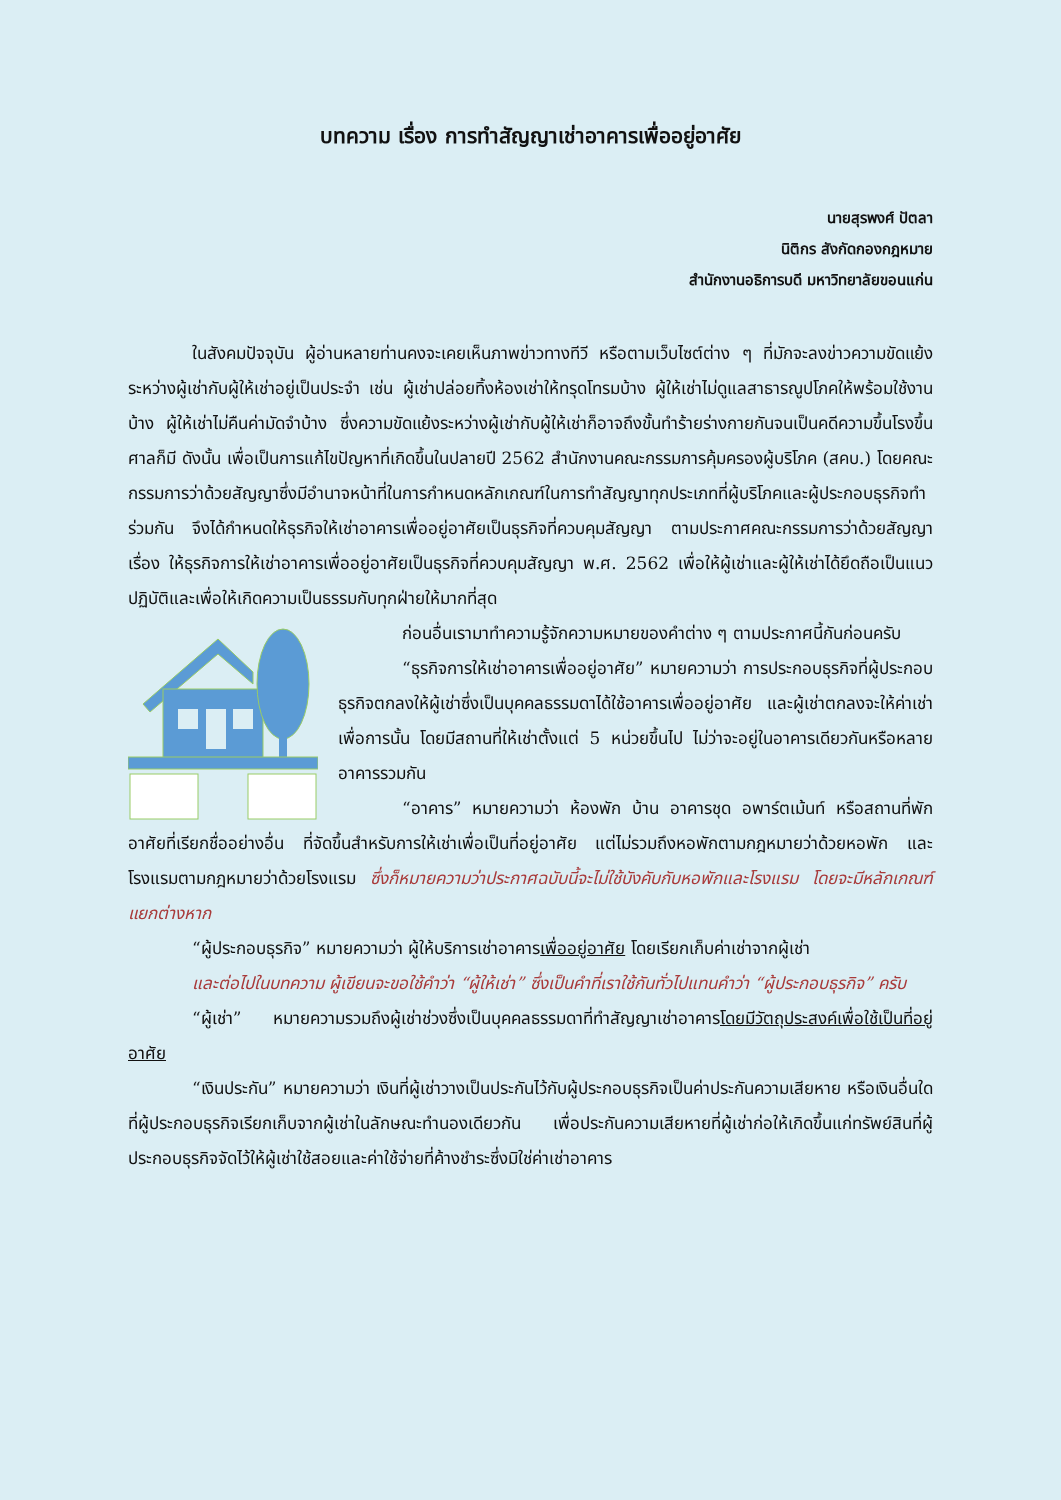บทความ เรื่อง การทำสัญญาเช่าอาคารเพื่ออยู่อาศัย
นายสุรพงศ์ ปัตลา
นิติกร สังกัดกองกฎหมาย
สำนักงานอธิการบดี มหาวิทยาลัยขอนแก่น
ในสังคมปัจจุบัน ผู้อ่านหลายท่านคงจะเคยเห็นภาพข่าวทางทีวี หรือตามเว็บไซต์ต่าง ๆ ที่มักจะลงข่าวความขัดแย้งระหว่างผู้เช่ากับผู้ให้เช่าอยู่เป็นประจำ เช่น ผู้เช่าปล่อยทิ้งห้องเช่าให้ทรุดโทรมบ้าง ผู้ให้เช่าไม่ดูแลสาธารณูปโภคให้พร้อมใช้งานบ้าง ผู้ให้เช่าไม่คืนค่ามัดจำบ้าง ซึ่งความขัดแย้งระหว่างผู้เช่ากับผู้ให้เช่าก็อาจถึงขั้นทำร้ายร่างกายกันจนเป็นคดีความขึ้นโรงขึ้นศาลก็มี ดังนั้น เพื่อเป็นการแก้ไขปัญหาที่เกิดขึ้นในปลายปี 2562 สำนักงานคณะกรรมการคุ้มครองผู้บริโภค (สคบ.) โดยคณะกรรมการว่าด้วยสัญญาซึ่งมีอำนาจหน้าที่ในการกำหนดหลักเกณฑ์ในการทำสัญญาทุกประเภทที่ผู้บริโภคและผู้ประกอบธุรกิจทำร่วมกัน จึงได้กำหนดให้ธุรกิจให้เช่าอาคารเพื่ออยู่อาศัยเป็นธุรกิจที่ควบคุมสัญญา ตามประกาศคณะกรรมการว่าด้วยสัญญา เรื่อง ให้ธุรกิจการให้เช่าอาคารเพื่ออยู่อาศัยเป็นธุรกิจที่ควบคุมสัญญา พ.ศ. 2562 เพื่อให้ผู้เช่าและผู้ให้เช่าได้ยึดถือเป็นแนวปฏิบัติและเพื่อให้เกิดความเป็นธรรมกับทุกฝ่ายให้มากที่สุด
ก่อนอื่นเรามาทำความรู้จักความหมายของคำต่าง ๆ ตามประกาศนี้กันก่อนครับ
“ธุรกิจการให้เช่าอาคารเพื่ออยู่อาศัย” หมายความว่า การประกอบธุรกิจที่ผู้ประกอบธุรกิจตกลงให้ผู้เช่าซึ่งเป็นบุคคลธรรมดาได้ใช้อาคารเพื่ออยู่อาศัย และผู้เช่าตกลงจะให้ค่าเช่าเพื่อการนั้น โดยมีสถานที่ให้เช่าตั้งแต่ 5 หน่วยขึ้นไป ไม่ว่าจะอยู่ในอาคารเดียวกันหรือหลายอาคารรวมกัน
“อาคาร” หมายความว่า ห้องพัก บ้าน อาคารชุด อพาร์ตเม้นท์ หรือสถานที่พักอาศัยที่เรียกชื่ออย่างอื่น ที่จัดขึ้นสำหรับการให้เช่าเพื่อเป็นที่อยู่อาศัย แต่ไม่รวมถึงหอพักตามกฎหมายว่าด้วยหอพัก และโรงแรมตามกฎหมายว่าด้วยโรงแรม ซึ่งก็หมายความว่าประกาศฉบับนี้จะไม่ใช้บังคับกับหอพักและโรงแรม โดยจะมีหลักเกณฑ์แยกต่างหาก
“ผู้ประกอบธุรกิจ” หมายความว่า ผู้ให้บริการเช่าอาคารเพื่ออยู่อาศัย โดยเรียกเก็บค่าเช่าจากผู้เช่า
และต่อไปในบทความ ผู้เขียนจะขอใช้คำว่า “ผู้ให้เช่า” ซึ่งเป็นคำที่เราใช้กันทั่วไปแทนคำว่า “ผู้ประกอบธุรกิจ” ครับ
“ผู้เช่า” หมายความรวมถึงผู้เช่าช่วงซึ่งเป็นบุคคลธรรมดาที่ทำสัญญาเช่าอาคารโดยมีวัตถุประสงค์เพื่อใช้เป็นที่อยู่อาศัย
“เงินประกัน” หมายความว่า เงินที่ผู้เช่าวางเป็นประกันไว้กับผู้ประกอบธุรกิจเป็นค่าประกันความเสียหาย หรือเงินอื่นใดที่ผู้ประกอบธุรกิจเรียกเก็บจากผู้เช่าในลักษณะทำนองเดียวกัน เพื่อประกันความเสียหายที่ผู้เช่าก่อให้เกิดขึ้นแก่ทรัพย์สินที่ผู้ประกอบธุรกิจจัดไว้ให้ผู้เช่าใช้สอยและค่าใช้จ่ายที่ค้างชำระซึ่งมิใช่ค่าเช่าอาคาร